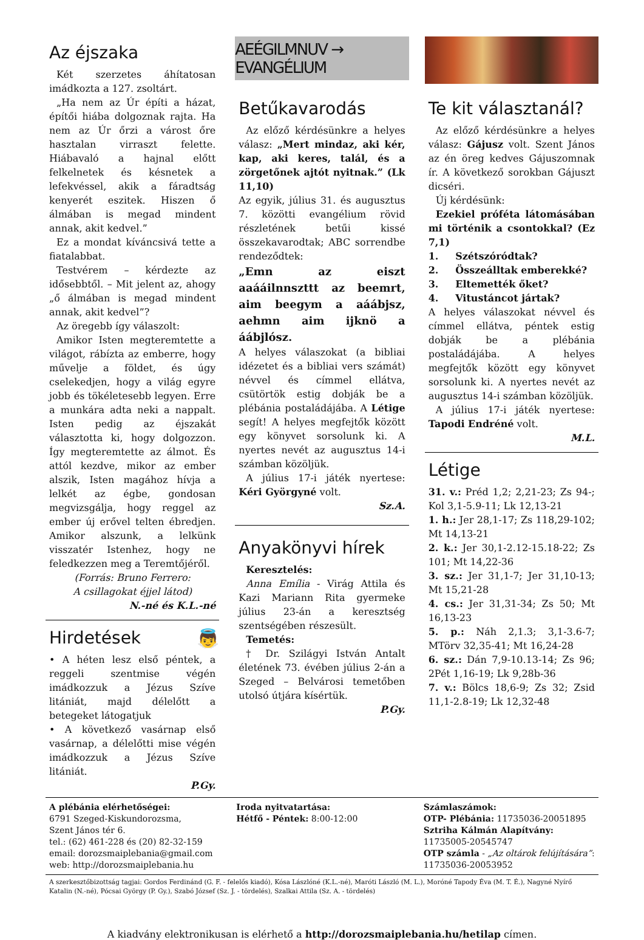Az éjszaka
Két szerzetes áhítatosan imádkozta a 127. zsoltárt.
„Ha nem az Úr építi a házat, építői hiába dolgoznak rajta. Ha nem az Úr őrzi a várost őre hasztalan virraszt felette. Hiábavaló a hajnal előtt felkelnetek és késnetek a lefekvéssel, akik a fáradtság kenyerét eszitek. Hiszen ő álmában is megad mindent annak, akit kedvel.”
Ez a mondat kíváncsivá tette a fiatalabbat.
Testvérem – kérdezte az idősebbtől. – Mit jelent az, ahogy „ő álmában is megad mindent annak, akit kedvel”?
Az öregebb így válaszolt:
Amikor Isten megteremtette a világot, rábízta az emberre, hogy művelje a földet, és úgy cselekedjen, hogy a világ egyre jobb és tökéletesebb legyen. Erre a munkára adta neki a nappalt. Isten pedig az éjszakát választotta ki, hogy dolgozzon. Így megteremtette az álmot. És attól kezdve, mikor az ember alszik, Isten magához hívja a lelkét az égbe, gondosan megvizsgálja, hogy reggel az ember új erővel telten ébredjen. Amikor alszunk, a lelkünk visszatér Istenhez, hogy ne feledkezzen meg a Teremtőjéről.
(Forrás: Bruno Ferrero:
A csillagokat éjjel látod)
N.-né és K.L.-né
Hirdetések 👼
• A héten lesz első péntek, a reggeli szentmise végén imádkozzuk a Jézus Szíve litániát, majd délelőtt a betegeket látogatjuk
• A következő vasárnap első vasárnap, a délelőtti mise végén imádkozzuk a Jézus Szíve litániát.
P.Gy.
AEÉGILMNUV → EVANGÉLIUM
Betűkavarodás
Az előző kérdésünkre a helyes válasz: „Mert mindaz, aki kér, kap, aki keres, talál, és a zörgetőnek ajtót nyitnak.” (Lk 11,10)
Az egyik, július 31. és augusztus 7. közötti evangélium rövid részletének betűi kissé összekavarodtak; ABC sorrendbe rendeződtek:
„Emn az eiszt aaááilnnszttt az beemrt, aim beegym a aáábjsz, aehmn aim ijknö a áábjlósz.
A helyes válaszokat (a bibliai idézetet és a bibliai vers számát) névvel és címmel ellátva, csütörtök estig dobják be a plébánia postaládájába. A Létige segít! A helyes megfejtők között egy könyvet sorsolunk ki. A nyertes nevét az augusztus 14-i számban közöljük.
A július 17-i játék nyertese: Kéri Györgyné volt.
Sz.A.
Anyakönyvi hírek
Keresztelés:
Anna Emília - Virág Attila és Kazi Mariann Rita gyermeke július 23-án a keresztség szentségében részesült.
Temetés:
† Dr. Szilágyi István Antalt életének 73. évében július 2-án a Szeged – Belvárosi temetőben utolsó útjára kísértük.
P.Gy.
Te kit választanál?
Az előző kérdésünkre a helyes válasz: Gájusz volt. Szent János az én öreg kedves Gájuszomnak ír. A következő sorokban Gájuszt dicséri.
Új kérdésünk:
Ezekiel próféta látomásában mi történik a csontokkal? (Ez 7,1)
1. Szétszóródtak?
2. Összeálltak emberekké?
3. Eltemették őket?
4. Vitustáncot jártak?
A helyes válaszokat névvel és címmel ellátva, péntek estig dobják be a plébánia postaládájába. A helyes megfejtők között egy könyvet sorsolunk ki. A nyertes nevét az augusztus 14-i számban közöljük.
A július 17-i játék nyertese: Tapodi Endréné volt.
M.L.
Létige
31. v.: Préd 1,2; 2,21-23; Zs 94-; Kol 3,1-5.9-11; Lk 12,13-21
1. h.: Jer 28,1-17; Zs 118,29-102; Mt 14,13-21
2. k.: Jer 30,1-2.12-15.18-22; Zs 101; Mt 14,22-36
3. sz.: Jer 31,1-7; Jer 31,10-13; Mt 15,21-28
4. cs.: Jer 31,31-34; Zs 50; Mt 16,13-23
5. p.: Náh 2,1.3; 3,1-3.6-7; MTörv 32,35-41; Mt 16,24-28
6. sz.: Dán 7,9-10.13-14; Zs 96; 2Pét 1,16-19; Lk 9,28b-36
7. v.: Bölcs 18,6-9; Zs 32; Zsid 11,1-2.8-19; Lk 12,32-48
A plébánia elérhetőségei:
6791 Szeged-Kiskundorozsma,
Szent János tér 6.
tel.: (62) 461-228 és (20) 82-32-159
email: dorozsmaiplebania@gmail.com
web: http://dorozsmaiplebania.hu
Iroda nyitvatartása:
Hétfő - Péntek: 8:00-12:00
Számlaszámok:
OTP- Plébánia: 11735036-20051895
Sztriha Kálmán Alapítvány:
11735005-20545747
OTP számla - „Az oltárok felújítására”: 11735036-20053952
A szerkesztőbizottság tagjai: Gordos Ferdinánd (G. F. - felelős kiadó), Kósa Lászlóné (K.L.-né), Maróti László (M. L.), Moróné Tapody Éva (M. T. É.), Nagyné Nyírő Katalin (N.-né), Pócsai György (P. Gy.), Szabó József (Sz. J. - tördelés), Szalkai Attila (Sz. A. - tördelés)
A kiadvány elektronikusan is elérhető a http://dorozsmaiplebania.hu/hetilap címen.